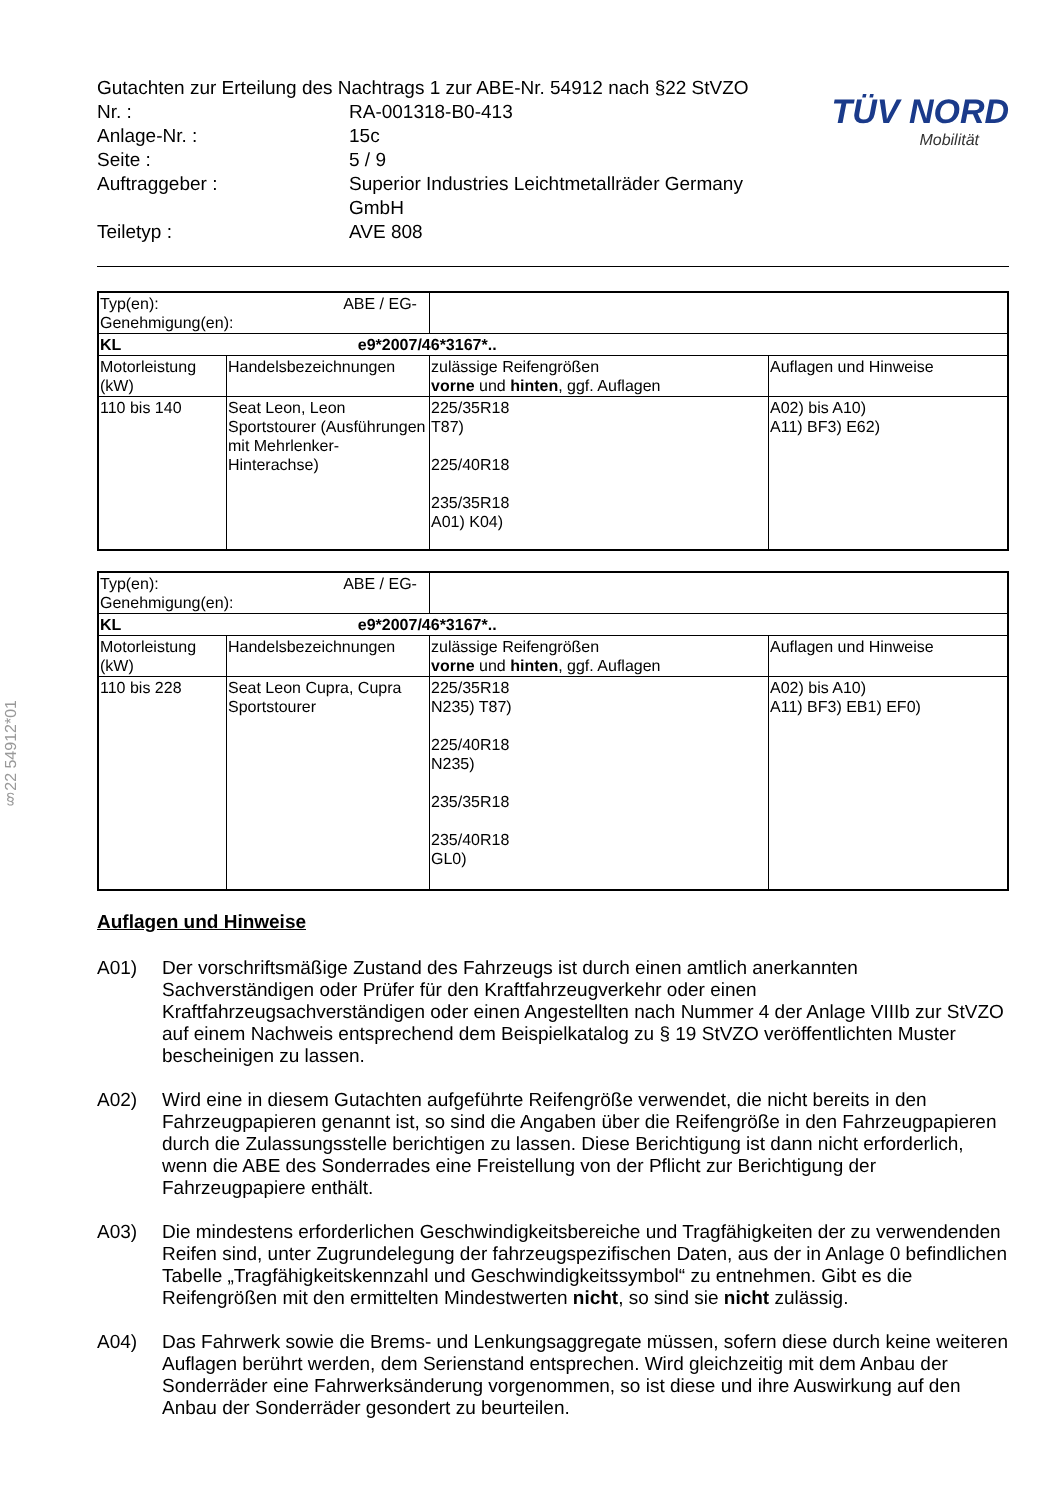§22 54912*01
TÜV NORD
Mobilität
Gutachten zur Erteilung des Nachtrags 1 zur ABE-Nr. 54912 nach §22 StVZO
| Nr. : | RA-001318-B0-413 |
| Anlage-Nr. : | 15c |
| Seite : | 5 / 9 |
| Auftraggeber : | Superior Industries Leichtmetallräder Germany GmbH |
| Teiletyp : | AVE 808 |
| Typ(en): ABE / EG-Genehmigung(en): | | | |
| KL e9*2007/46*3167*.. | | | |
| Motorleistung (kW) | Handelsbezeichnungen | zulässige Reifengrößen vorne und hinten , ggf. Auflagen | Auflagen und Hinweise |
| 110 bis 140 | Seat Leon, Leon Sportstourer (Ausführungen mit Mehrlenker- Hinterachse) | 225/35R18 T87) 225/40R18 235/35R18 A01) K04) | A02) bis A10) A11) BF3) E62) |
| Typ(en): ABE / EG-Genehmigung(en): | | | |
| KL e9*2007/46*3167*.. | | | |
| Motorleistung (kW) | Handelsbezeichnungen | zulässige Reifengrößen vorne und hinten , ggf. Auflagen | Auflagen und Hinweise |
| 110 bis 228 | Seat Leon Cupra, Cupra Sportstourer | 225/35R18 N235) T87) 225/40R18 N235) 235/35R18 235/40R18 GL0) | A02) bis A10) A11) BF3) EB1) EF0) |
Auflagen und Hinweise
A01) Der vorschriftsmäßige Zustand des Fahrzeugs ist durch einen amtlich anerkannten Sachverständigen oder Prüfer für den Kraftfahrzeugverkehr oder einen Kraftfahrzeugsachverständigen oder einen Angestellten nach Nummer 4 der Anlage VIIIb zur StVZO auf einem Nachweis entsprechend dem Beispielkatalog zu § 19 StVZO veröffentlichten Muster bescheinigen zu lassen.
A02) Wird eine in diesem Gutachten aufgeführte Reifengröße verwendet, die nicht bereits in den Fahrzeugpapieren genannt ist, so sind die Angaben über die Reifengröße in den Fahrzeugpapieren durch die Zulassungsstelle berichtigen zu lassen. Diese Berichtigung ist dann nicht erforderlich, wenn die ABE des Sonderrades eine Freistellung von der Pflicht zur Berichtigung der Fahrzeugpapiere enthält.
A03) Die mindestens erforderlichen Geschwindigkeitsbereiche und Tragfähigkeiten der zu verwendenden Reifen sind, unter Zugrundelegung der fahrzeugspezifischen Daten, aus der in Anlage 0 befindlichen Tabelle „Tragfähigkeitskennzahl und Geschwindigkeitssymbol“ zu entnehmen. Gibt es die Reifengrößen mit den ermittelten Mindestwerten nicht, so sind sie nicht zulässig.
A04) Das Fahrwerk sowie die Brems- und Lenkungsaggregate müssen, sofern diese durch keine weiteren Auflagen berührt werden, dem Serienstand entsprechen. Wird gleichzeitig mit dem Anbau der Sonderräder eine Fahrwerksänderung vorgenommen, so ist diese und ihre Auswirkung auf den Anbau der Sonderräder gesondert zu beurteilen.